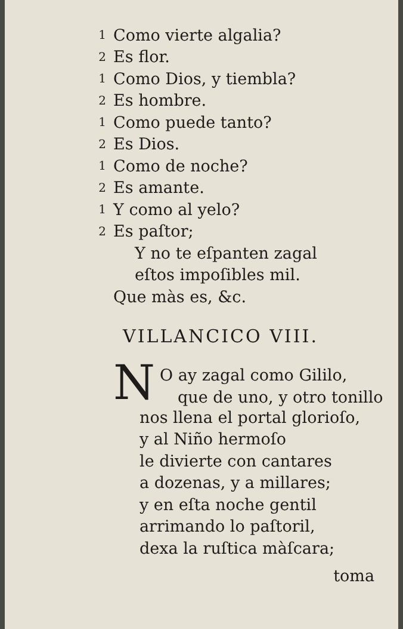1 Como vierte algalia?
2 Es flor.
1 Como Dios, y tiembla?
2 Es hombre.
1 Como puede tanto?
2 Es Dios.
1 Como de noche?
2 Es amante.
1 Y como al yelo?
2 Es paſtor;
Y no te eſpanten zagal
eſtos impoſibles mil.
Que màs es, &c.
VILLANCICO VIII.
N
O ay zagal como Gililo,
que de uno, y otro tonillo
nos llena el portal glorioſo,
y al Niño hermoſo
le divierte con cantares
a dozenas, y a millares;
y en eſta noche gentil
arrimando lo paſtoril,
dexa la ruſtica màſcara;
toma